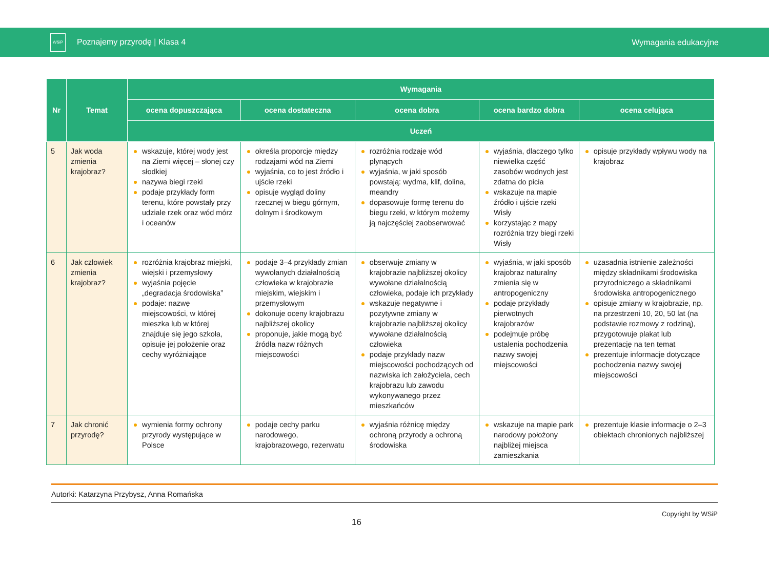WSiP Poznajemy przyrodę | Klasa 4
Wymagania edukacyjne
| Nr | Temat | Wymagania | | | | |
| --- | --- | --- | --- | --- | --- | --- |
| | | ocena dopuszczająca | ocena dostateczna | ocena dobra | ocena bardzo dobra | ocena celująca |
| | | Uczeń | | | | |
| 5 | Jak woda zmienia krajobraz? | wskazuje, której wody jest na Ziemi więcej – słonej czy słodkiej nazywa biegi rzeki podaje przykłady form terenu, które powstały przy udziale rzek oraz wód mórz i oceanów | określa proporcje między rodzajami wód na Ziemi wyjaśnia, co to jest źródło i ujście rzeki opisuje wygląd doliny rzecznej w biegu górnym, dolnym i środkowym | rozróżnia rodzaje wód płynących wyjaśnia, w jaki sposób powstają: wydma, klif, dolina, meandry dopasowuje formę terenu do biegu rzeki, w którym możemy ją najczęściej zaobserwować | wyjaśnia, dlaczego tylko niewielka część zasobów wodnych jest zdatna do picia wskazuje na mapie źródło i ujście rzeki Wisły korzystając z mapy rozróżnia trzy biegi rzeki Wisły | opisuje przykłady wpływu wody na krajobraz |
| 6 | Jak człowiek zmienia krajobraz? | rozróżnia krajobraz miejski, wiejski i przemysłowy wyjaśnia pojęcie „degradacja środowiska” podaje: nazwę miejscowości, w której mieszka lub w której znajduje się jego szkoła, opisuje jej położenie oraz cechy wyróżniające | podaje 3–4 przykłady zmian wywołanych działalnością człowieka w krajobrazie miejskim, wiejskim i przemysłowym dokonuje oceny krajobrazu najbliższej okolicy proponuje, jakie mogą być źródła nazw różnych miejscowości | obserwuje zmiany w krajobrazie najbliższej okolicy wywołane działalnością człowieka, podaje ich przykłady wskazuje negatywne i pozytywne zmiany w krajobrazie najbliższej okolicy wywołane działalnością człowieka podaje przykłady nazw miejscowości pochodzących od nazwiska ich założyciela, cech krajobrazu lub zawodu wykonywanego przez mieszkańców | wyjaśnia, w jaki sposób krajobraz naturalny zmienia się w antropogeniczny podaje przykłady pierwotnych krajobrazów podejmuje próbę ustalenia pochodzenia nazwy swojej miejscowości | uzasadnia istnienie zależności między składnikami środowiska przyrodniczego a składnikami środowiska antropogenicznego opisuje zmiany w krajobrazie, np. na przestrzeni 10, 20, 50 lat (na podstawie rozmowy z rodziną), przygotowuje plakat lub prezentację na ten temat prezentuje informacje dotyczące pochodzenia nazwy swojej miejscowości |
| 7 | Jak chronić przyrodę? | wymienia formy ochrony przyrody występujące w Polsce | podaje cechy parku narodowego, krajobrazowego, rezerwatu | wyjaśnia różnicę między ochroną przyrody a ochroną środowiska | wskazuje na mapie park narodowy położony najbliżej miejsca zamieszkania | prezentuje klasie informacje o 2–3 obiektach chronionych najbliższej |
Autorki: Katarzyna Przybysz, Anna Romańska
16 Copyright by WSiP